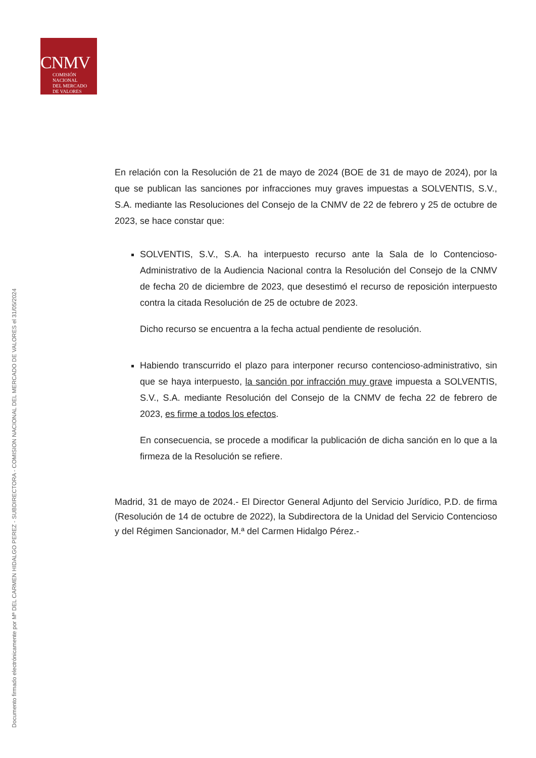CNMV
COMISIÓN
NACIONAL
DEL MERCADO
DE VALORES
Documento firmado electrónicamente por Mª DEL CARMEN HIDALGO PEREZ - SUBDIRECTORA - COMISION NACIONAL DEL MERCADO DE VALORES el 31/05/2024
En relación con la Resolución de 21 de mayo de 2024 (BOE de 31 de mayo de 2024), por la que se publican las sanciones por infracciones muy graves impuestas a SOLVENTIS, S.V., S.A. mediante las Resoluciones del Consejo de la CNMV de 22 de febrero y 25 de octubre de 2023, se hace constar que:
SOLVENTIS, S.V., S.A. ha interpuesto recurso ante la Sala de lo Contencioso-Administrativo de la Audiencia Nacional contra la Resolución del Consejo de la CNMV de fecha 20 de diciembre de 2023, que desestimó el recurso de reposición interpuesto contra la citada Resolución de 25 de octubre de 2023.
Dicho recurso se encuentra a la fecha actual pendiente de resolución.
Habiendo transcurrido el plazo para interponer recurso contencioso-administrativo, sin que se haya interpuesto, la sanción por infracción muy grave impuesta a SOLVENTIS, S.V., S.A. mediante Resolución del Consejo de la CNMV de fecha 22 de febrero de 2023, es firme a todos los efectos.
En consecuencia, se procede a modificar la publicación de dicha sanción en lo que a la firmeza de la Resolución se refiere.
Madrid, 31 de mayo de 2024.- El Director General Adjunto del Servicio Jurídico, P.D. de firma (Resolución de 14 de octubre de 2022), la Subdirectora de la Unidad del Servicio Contencioso y del Régimen Sancionador, M.ª del Carmen Hidalgo Pérez.-